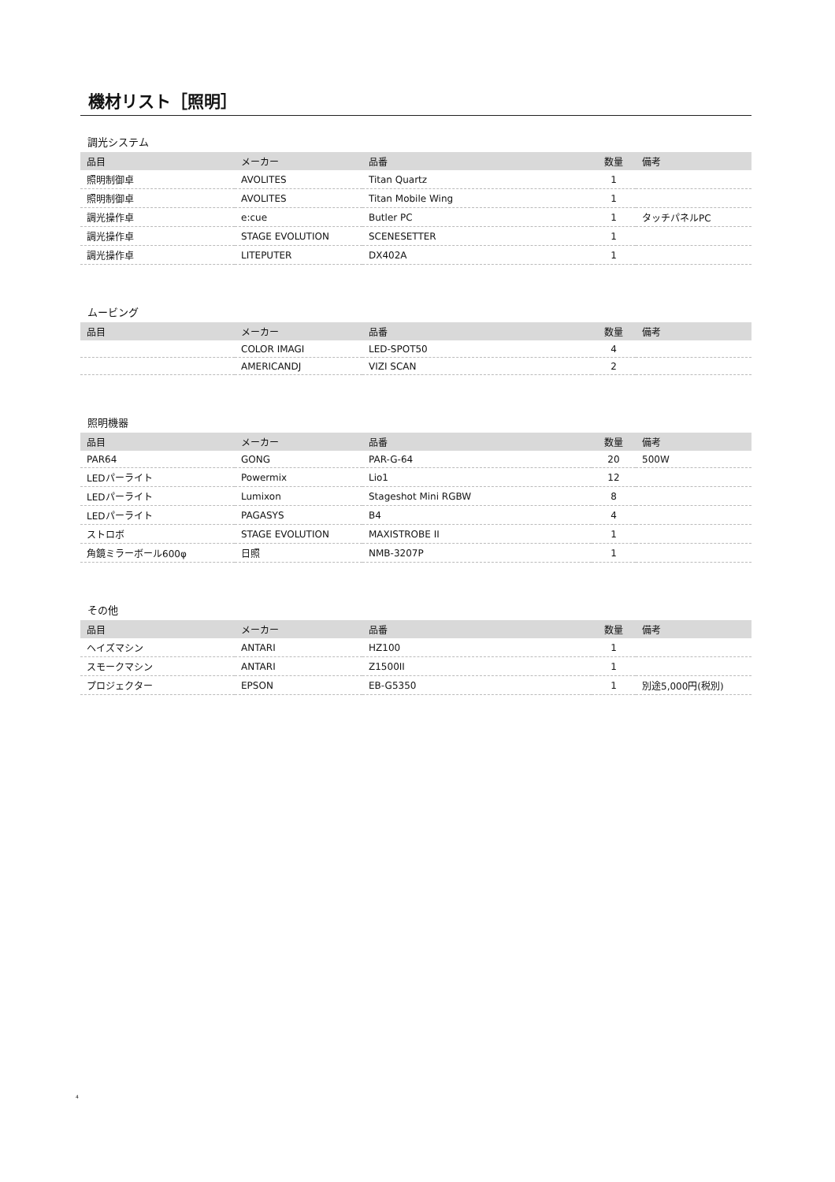機材リスト［照明］
調光システム
| 品目 | メーカー | 品番 | 数量 | 備考 |
| --- | --- | --- | --- | --- |
| 照明制御卓 | AVOLITES | Titan Quartz | 1 | |
| 照明制御卓 | AVOLITES | Titan Mobile Wing | 1 | |
| 調光操作卓 | e:cue | Butler PC | 1 | タッチパネルPC |
| 調光操作卓 | STAGE EVOLUTION | SCENESETTER | 1 | |
| 調光操作卓 | LITEPUTER | DX402A | 1 | |
ムービング
| 品目 | メーカー | 品番 | 数量 | 備考 |
| --- | --- | --- | --- | --- |
| | COLOR IMAGI | LED-SPOT50 | 4 | |
| | AMERICANDJ | VIZI SCAN | 2 | |
照明機器
| 品目 | メーカー | 品番 | 数量 | 備考 |
| --- | --- | --- | --- | --- |
| PAR64 | GONG | PAR-G-64 | 20 | 500W |
| LEDパーライト | Powermix | Lio1 | 12 | |
| LEDパーライト | Lumixon | Stageshot Mini RGBW | 8 | |
| LEDパーライト | PAGASYS | B4 | 4 | |
| ストロボ | STAGE EVOLUTION | MAXISTROBE II | 1 | |
| 角鏡ミラーボール600φ | 日照 | NMB-3207P | 1 | |
その他
| 品目 | メーカー | 品番 | 数量 | 備考 |
| --- | --- | --- | --- | --- |
| ヘイズマシン | ANTARI | HZ100 | 1 | |
| スモークマシン | ANTARI | Z1500II | 1 | |
| プロジェクター | EPSON | EB-G5350 | 1 | 別途5,000円(税別) |
4